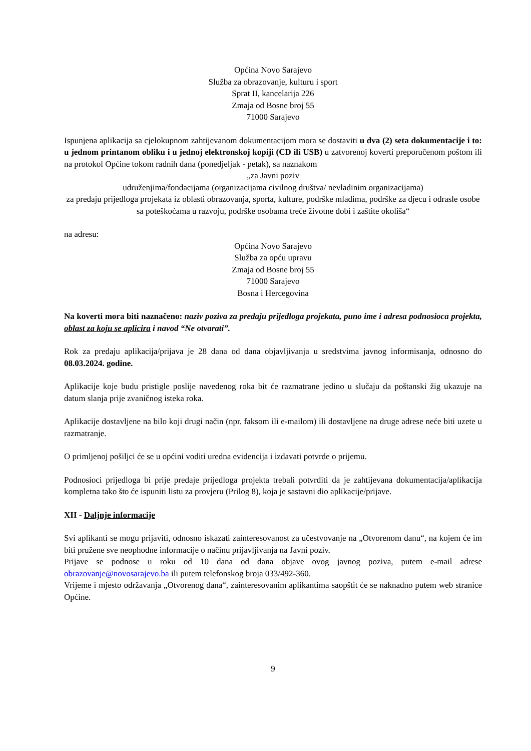Općina Novo Sarajevo
Služba za obrazovanje, kulturu i sport
Sprat II, kancelarija 226
Zmaja od Bosne broj 55
71000 Sarajevo
Ispunjena aplikacija sa cjelokupnom zahtijevanom dokumentacijom mora se dostaviti u dva (2) seta dokumentacije i to: u jednom printanom obliku i u jednoj elektronskoj kopiji (CD ili USB) u zatvorenoj koverti preporučenom poštom ili na protokol Općine tokom radnih dana (ponedjeljak - petak), sa naznakom
„za Javni poziv
udruženjima/fondacijama (organizacijama civilnog društva/ nevladinim organizacijama)
za predaju prijedloga projekata iz oblasti obrazovanja, sporta, kulture, podrške mladima, podrške za djecu i odrasle osobe sa poteškoćama u razvoju, podrške osobama treće životne dobi i zaštite okoliša“
na adresu:
Općina Novo Sarajevo
Služba za opću upravu
Zmaja od Bosne broj 55
71000 Sarajevo
Bosna i Hercegovina
Na koverti mora biti naznačeno: naziv poziva za predaju prijedloga projekata, puno ime i adresa podnosioca projekta, oblast za koju se aplicira i navod “Ne otvarati”.
Rok za predaju aplikacija/prijava je 28 dana od dana objavljivanja u sredstvima javnog informisanja, odnosno do 08.03.2024. godine.
Aplikacije koje budu pristigle poslije navedenog roka bit će razmatrane jedino u slučaju da poštanski žig ukazuje na datum slanja prije zvaničnog isteka roka.
Aplikacije dostavljene na bilo koji drugi način (npr. faksom ili e-mailom) ili dostavljene na druge adrese neće biti uzete u razmatranje.
O primljenoj pošiljci će se u općini voditi uredna evidencija i izdavati potvrde o prijemu.
Podnosioci prijedloga bi prije predaje prijedloga projekta trebali potvrditi da je zahtijevana dokumentacija/aplikacija kompletna tako što će ispuniti listu za provjeru (Prilog 8), koja je sastavni dio aplikacije/prijave.
XII - Daljnje informacije
Svi aplikanti se mogu prijaviti, odnosno iskazati zainteresovanost za učestvovanje na „Otvorenom danu“, na kojem će im biti pružene sve neophodne informacije o načinu prijavljivanja na Javni poziv.
Prijave se podnose u roku od 10 dana od dana objave ovog javnog poziva, putem e-mail adrese obrazovanje@novosarajevo.ba ili putem telefonskog broja 033/492-360.
Vrijeme i mjesto održavanja „Otvorenog dana“, zainteresovanim aplikantima saopštit će se naknadno putem web stranice Općine.
9